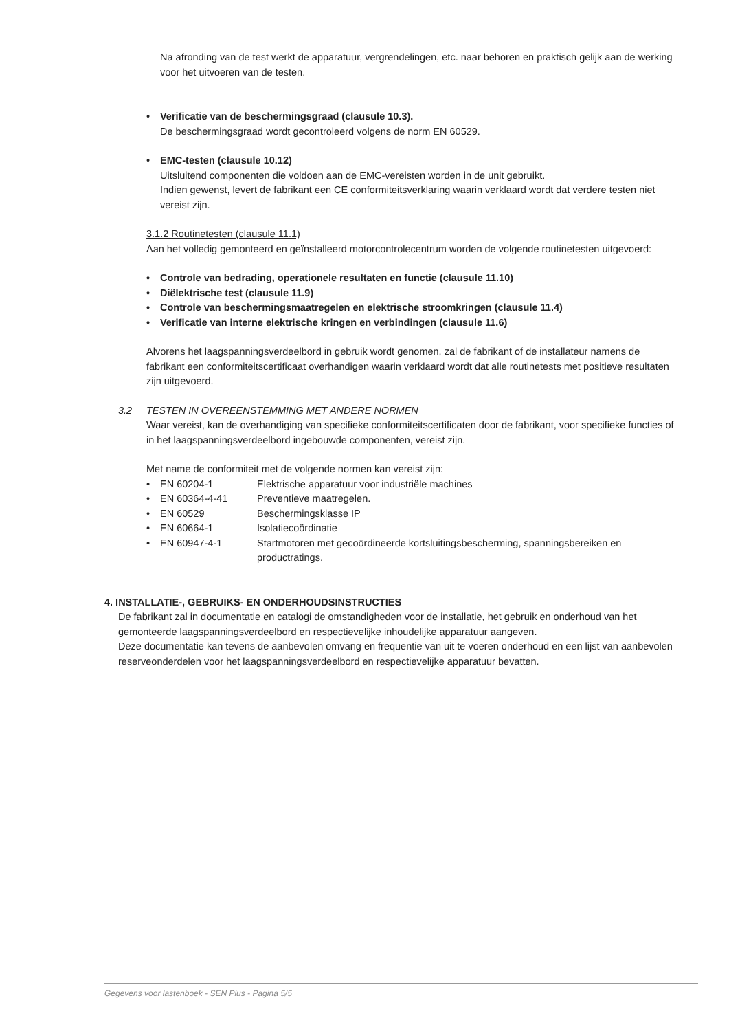Na afronding van de test werkt de apparatuur, vergrendelingen, etc. naar behoren en praktisch gelijk aan de werking voor het uitvoeren van de testen.
• Verificatie van de beschermingsgraad (clausule 10.3).
De beschermingsgraad wordt gecontroleerd volgens de norm EN 60529.
• EMC-testen (clausule 10.12)
Uitsluitend componenten die voldoen aan de EMC-vereisten worden in de unit gebruikt.
Indien gewenst, levert de fabrikant een CE conformiteitsverklaring waarin verklaard wordt dat verdere testen niet vereist zijn.
3.1.2 Routinetesten (clausule 11.1)
Aan het volledig gemonteerd en geïnstalleerd motorcontrolecentrum worden de volgende routinetesten uitgevoerd:
• Controle van bedrading, operationele resultaten en functie (clausule 11.10)
• Diëlektrische test (clausule 11.9)
• Controle van beschermingsmaatregelen en elektrische stroomkringen (clausule 11.4)
• Verificatie van interne elektrische kringen en verbindingen (clausule 11.6)
Alvorens het laagspanningsverdeelbord in gebruik wordt genomen, zal de fabrikant of de installateur namens de fabrikant een conformiteitscertificaat overhandigen waarin verklaard wordt dat alle routinetests met positieve resultaten zijn uitgevoerd.
3.2 TESTEN IN OVEREENSTEMMING MET ANDERE NORMEN
Waar vereist, kan de overhandiging van specifieke conformiteitscertificaten door de fabrikant, voor specifieke functies of in het laagspanningsverdeelbord ingebouwde componenten, vereist zijn.
Met name de conformiteit met de volgende normen kan vereist zijn:
• EN 60204-1 Elektrische apparatuur voor industriële machines
• EN 60364-4-41 Preventieve maatregelen.
• EN 60529 Beschermingsklasse IP
• EN 60664-1 Isolatiecoördinatie
• EN 60947-4-1 Startmotoren met gecoördineerde kortsluitingsbescherming, spanningsbereiken en productratings.
4. INSTALLATIE-, GEBRUIKS- EN ONDERHOUDSINSTRUCTIES
De fabrikant zal in documentatie en catalogi de omstandigheden voor de installatie, het gebruik en onderhoud van het gemonteerde laagspanningsverdeelbord en respectievelijke inhoudelijke apparatuur aangeven.
Deze documentatie kan tevens de aanbevolen omvang en frequentie van uit te voeren onderhoud en een lijst van aanbevolen reserveonderdelen voor het laagspanningsverdeelbord en respectievelijke apparatuur bevatten.
Gegevens voor lastenboek - SEN Plus - Pagina 5/5